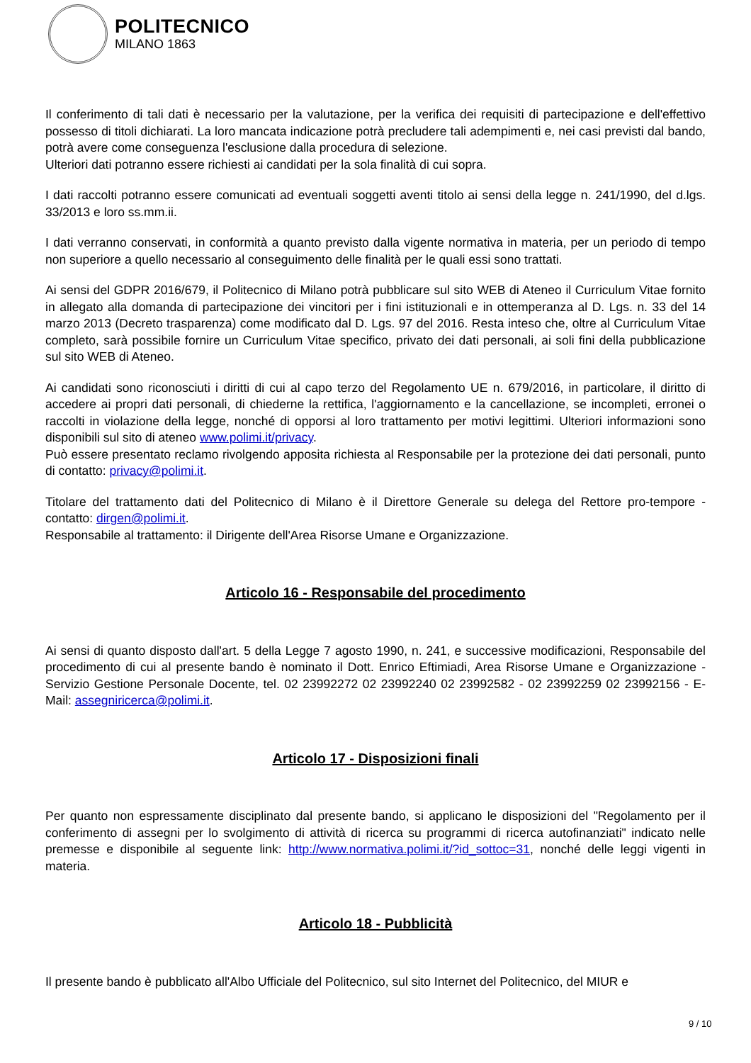POLITECNICO
MILANO 1863
Il conferimento di tali dati è necessario per la valutazione, per la verifica dei requisiti di partecipazione e dell'effettivo possesso di titoli dichiarati. La loro mancata indicazione potrà precludere tali adempimenti e, nei casi previsti dal bando, potrà avere come conseguenza l'esclusione dalla procedura di selezione.
Ulteriori dati potranno essere richiesti ai candidati per la sola finalità di cui sopra.
I dati raccolti potranno essere comunicati ad eventuali soggetti aventi titolo ai sensi della legge n. 241/1990, del d.lgs. 33/2013 e loro ss.mm.ii.
I dati verranno conservati, in conformità a quanto previsto dalla vigente normativa in materia, per un periodo di tempo non superiore a quello necessario al conseguimento delle finalità per le quali essi sono trattati.
Ai sensi del GDPR 2016/679, il Politecnico di Milano potrà pubblicare sul sito WEB di Ateneo il Curriculum Vitae fornito in allegato alla domanda di partecipazione dei vincitori per i fini istituzionali e in ottemperanza al D. Lgs. n. 33 del 14 marzo 2013 (Decreto trasparenza) come modificato dal D. Lgs. 97 del 2016. Resta inteso che, oltre al Curriculum Vitae completo, sarà possibile fornire un Curriculum Vitae specifico, privato dei dati personali, ai soli fini della pubblicazione sul sito WEB di Ateneo.
Ai candidati sono riconosciuti i diritti di cui al capo terzo del Regolamento UE n. 679/2016, in particolare, il diritto di accedere ai propri dati personali, di chiederne la rettifica, l'aggiornamento e la cancellazione, se incompleti, erronei o raccolti in violazione della legge, nonché di opporsi al loro trattamento per motivi legittimi. Ulteriori informazioni sono disponibili sul sito di ateneo www.polimi.it/privacy.
Può essere presentato reclamo rivolgendo apposita richiesta al Responsabile per la protezione dei dati personali, punto di contatto: privacy@polimi.it.
Titolare del trattamento dati del Politecnico di Milano è il Direttore Generale su delega del Rettore pro-tempore - contatto: dirgen@polimi.it.
Responsabile al trattamento: il Dirigente dell'Area Risorse Umane e Organizzazione.
Articolo 16 - Responsabile del procedimento
Ai sensi di quanto disposto dall'art. 5 della Legge 7 agosto 1990, n. 241, e successive modificazioni, Responsabile del procedimento di cui al presente bando è nominato il Dott. Enrico Eftimiadi, Area Risorse Umane e Organizzazione - Servizio Gestione Personale Docente, tel. 02 23992272 02 23992240 02 23992582 - 02 23992259 02 23992156 - E-Mail: assegniricerca@polimi.it.
Articolo 17 - Disposizioni finali
Per quanto non espressamente disciplinato dal presente bando, si applicano le disposizioni del "Regolamento per il conferimento di assegni per lo svolgimento di attività di ricerca su programmi di ricerca autofinanziati" indicato nelle premesse e disponibile al seguente link: http://www.normativa.polimi.it/?id_sottoc=31, nonché delle leggi vigenti in materia.
Articolo 18 - Pubblicità
Il presente bando è pubblicato all'Albo Ufficiale del Politecnico, sul sito Internet del Politecnico, del MIUR e
9 / 10